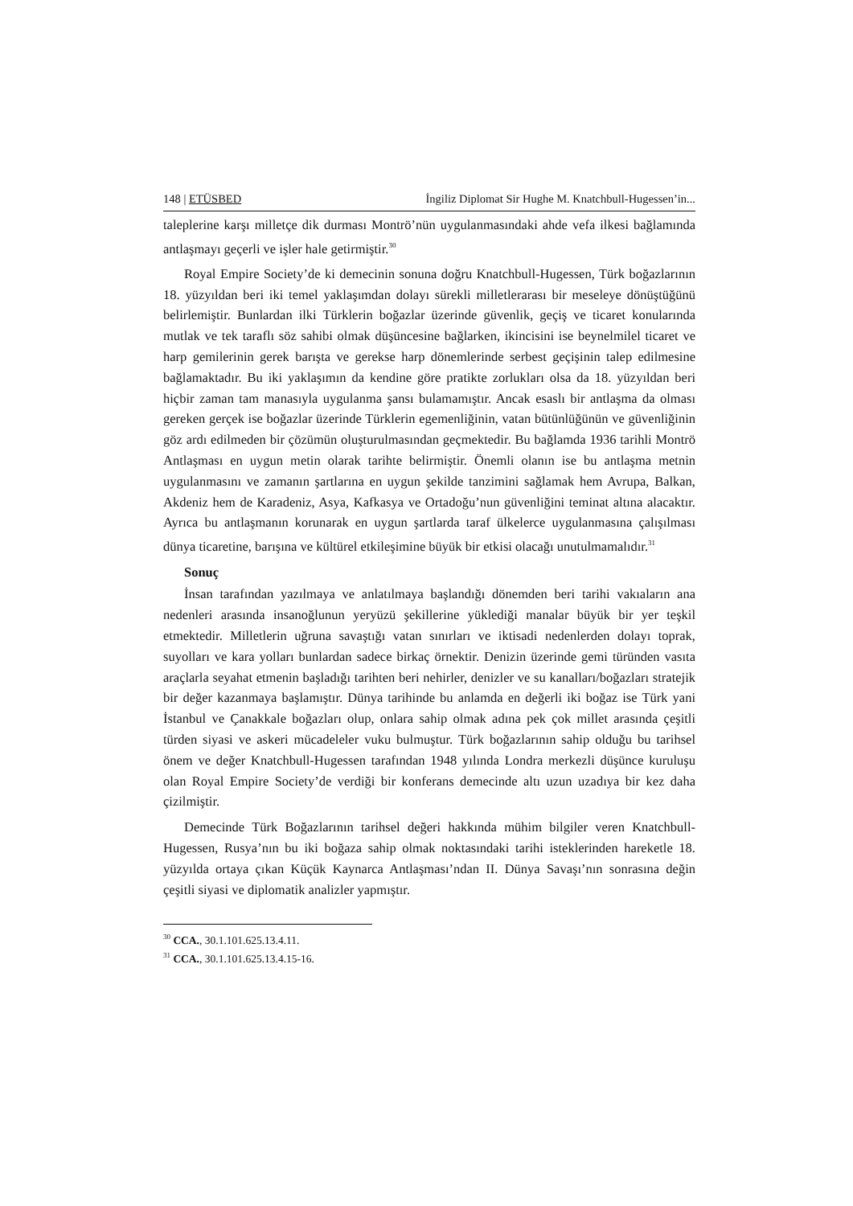148 | ETÜSBED İngiliz Diplomat Sir Hughe M. Knatchbull-Hugessen’in...
taleplerine karşı milletçe dik durması Montrö’nün uygulanmasındaki ahde vefa ilkesi bağlamında antlaşmayı geçerli ve işler hale getirmiştir.<sup>30</sup>
Royal Empire Society’de ki demecinin sonuna doğru Knatchbull-Hugessen, Türk boğazlarının 18. yüzyıldan beri iki temel yaklaşımdan dolayı sürekli milletlerarası bir meseleye dönüştüğünü belirlemiştir. Bunlardan ilki Türklerin boğazlar üzerinde güvenlik, geçiş ve ticaret konularında mutlak ve tek taraflı söz sahibi olmak düşüncesine bağlarken, ikincisini ise beynelmilel ticaret ve harp gemilerinin gerek barışta ve gerekse harp dönemlerinde serbest geçişinin talep edilmesine bağlamaktadır. Bu iki yaklaşımın da kendine göre pratikte zorlukları olsa da 18. yüzyıldan beri hiçbir zaman tam manasıyla uygulanma şansı bulamamıştır. Ancak esaslı bir antlaşma da olması gereken gerçek ise boğazlar üzerinde Türklerin egemenliğinin, vatan bütünlüğünün ve güvenliğinin göz ardı edilmeden bir çözümün oluşturulmasından geçmektedir. Bu bağlamda 1936 tarihli Montrö Antlaşması en uygun metin olarak tarihte belirmiştir. Önemli olanın ise bu antlaşma metnin uygulanmasını ve zamanın şartlarına en uygun şekilde tanzimini sağlamak hem Avrupa, Balkan, Akdeniz hem de Karadeniz, Asya, Kafkasya ve Ortadoğu’nun güvenliğini teminat altına alacaktır. Ayrıca bu antlaşmanın korunarak en uygun şartlarda taraf ülkelerce uygulanmasına çalışılması dünya ticaretine, barışına ve kültürel etkileşimine büyük bir etkisi olacağı unutulmamalıdır.<sup>31</sup>
Sonuç
İnsan tarafından yazılmaya ve anlatılmaya başlandığı dönemden beri tarihi vakıaların ana nedenleri arasında insanoğlunun yeryüzü şekillerine yüklediği manalar büyük bir yer teşkil etmektedir. Milletlerin uğruna savaştığı vatan sınırları ve iktisadi nedenlerden dolayı toprak, suyolları ve kara yolları bunlardan sadece birkaç örnektir. Denizin üzerinde gemi türünden vasıta araçlarla seyahat etmenin başladığı tarihten beri nehirler, denizler ve su kanalları/boğazları stratejik bir değer kazanmaya başlamıştır. Dünya tarihinde bu anlamda en değerli iki boğaz ise Türk yani İstanbul ve Çanakkale boğazları olup, onlara sahip olmak adına pek çok millet arasında çeşitli türden siyasi ve askeri mücadeleler vuku bulmuştur. Türk boğazlarının sahip olduğu bu tarihsel önem ve değer Knatchbull-Hugessen tarafından 1948 yılında Londra merkezli düşünce kuruluşu olan Royal Empire Society’de verdiği bir konferans demecinde altı uzun uzadıya bir kez daha çizilmiştir.
Demecinde Türk Boğazlarının tarihsel değeri hakkında mühim bilgiler veren Knatchbull-Hugessen, Rusya’nın bu iki boğaza sahip olmak noktasındaki tarihi isteklerinden hareketle 18. yüzyılda ortaya çıkan Küçük Kaynarca Antlaşması’ndan II. Dünya Savaşı’nın sonrasına değin çeşitli siyasi ve diplomatik analizler yapmıştır.
<sup>30</sup> CCA., 30.1.101.625.13.4.11.
<sup>31</sup> CCA., 30.1.101.625.13.4.15-16.